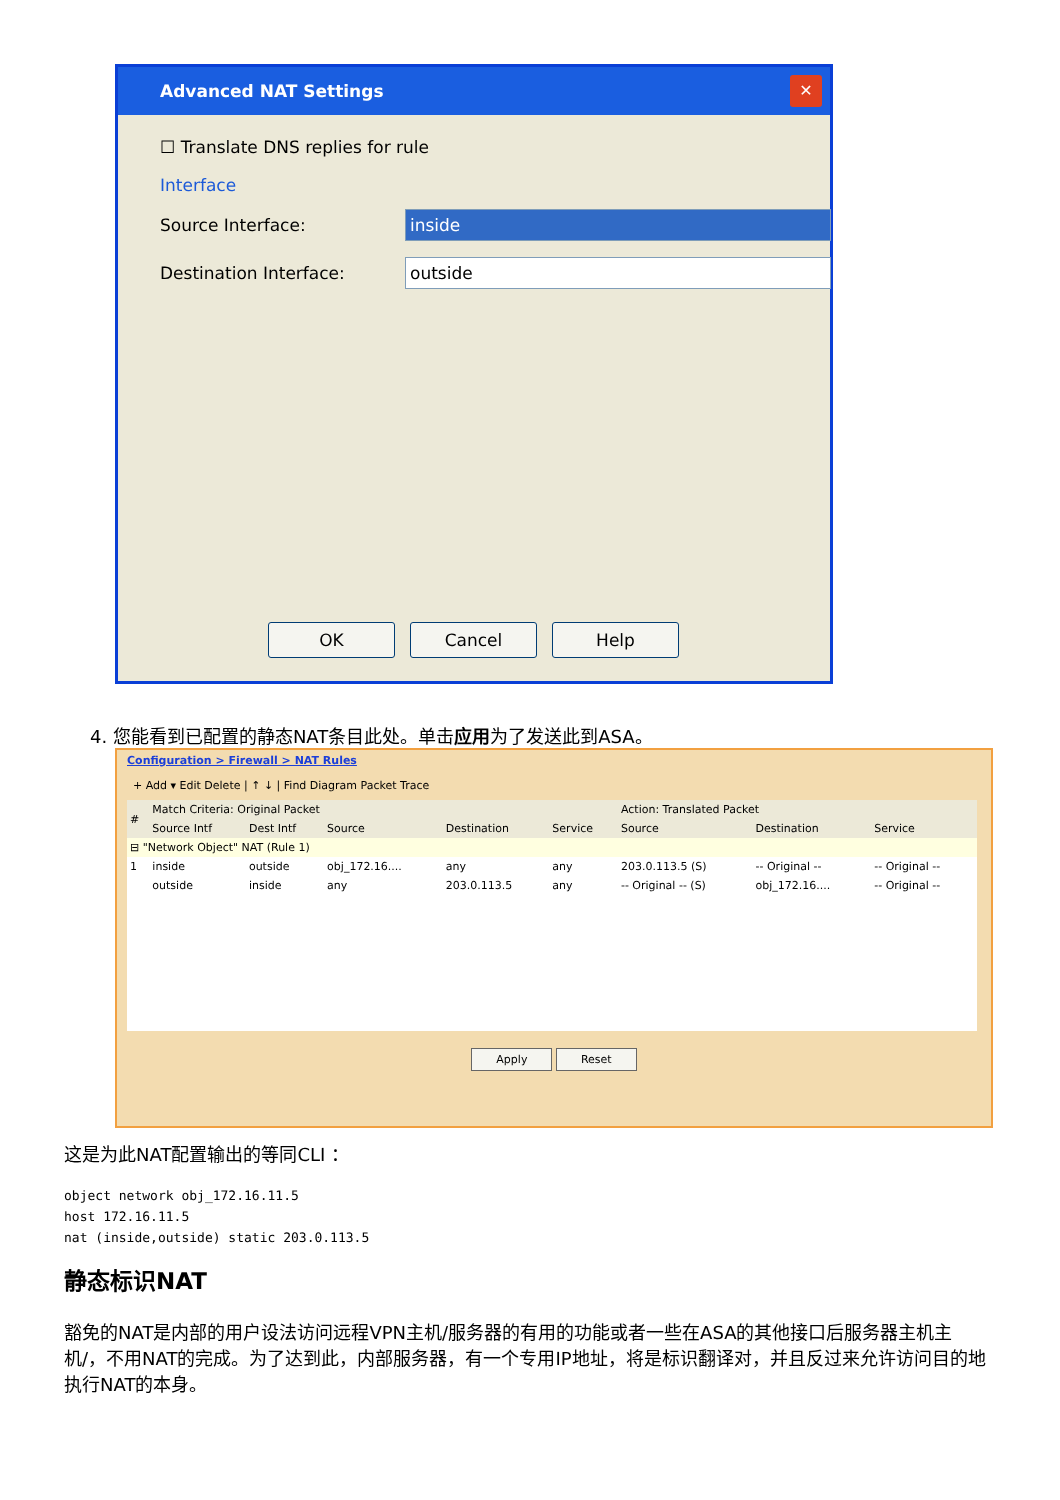Advanced NAT Settings
✕
☐ Translate DNS replies for rule
Interface
Source Interface: inside
Destination Interface: outside
OK Cancel Help
4. 您能看到已配置的静态NAT条目此处。单击应用为了发送此到ASA。
Configuration > Firewall > NAT Rules
+ Add ▾ Edit Delete | ↑ ↓ | Find Diagram Packet Trace
| # | Match Criteria: Original Packet | | | | | Action: Translated Packet | | |
| --- | --- | --- | --- | --- | --- | --- | --- | --- |
| | Source Intf | Dest Intf | Source | Destination | Service | Source | Destination | Service |
| ⊟ "Network Object" NAT (Rule 1) | | | | | | | | |
| 1 | inside | outside | obj_172.16.... | any | any | 203.0.113.5 (S) | -- Original -- | -- Original -- |
| | outside | inside | any | 203.0.113.5 | any | -- Original -- (S) | obj_172.16.... | -- Original -- |
Apply Reset
这是为此NAT配置输出的等同CLI ：
object network obj_172.16.11.5
host 172.16.11.5
nat (inside,outside) static 203.0.113.5
静态标识NAT
豁免的NAT是内部的用户设法访问远程VPN主机/服务器的有用的功能或者一些在ASA的其他接口后服务器主机主机/，不用NAT的完成。为了达到此，内部服务器，有一个专用IP地址，将是标识翻译对，并且反过来允许访问目的地执行NAT的本身。